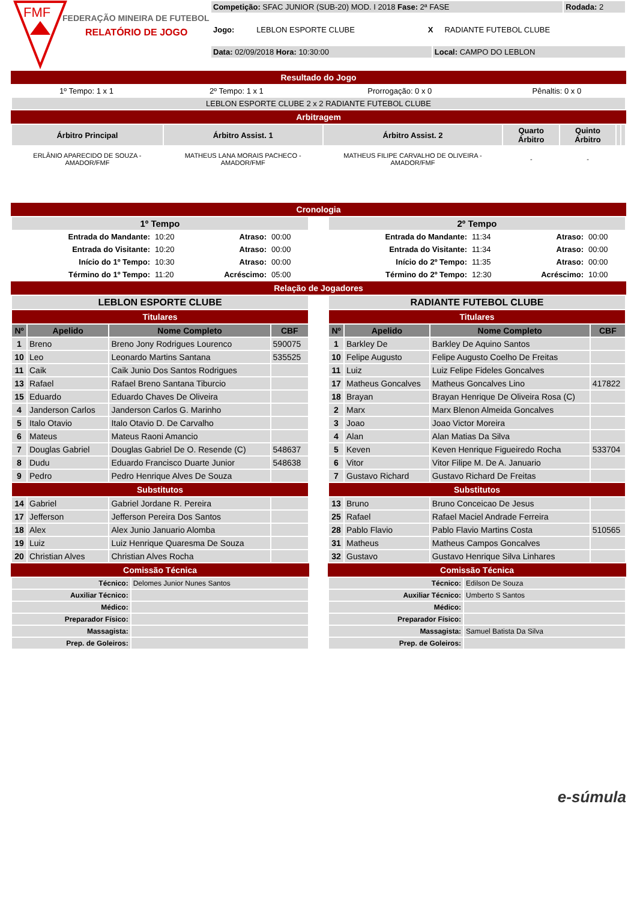FMF
FEDERAÇÃO MINEIRA DE FUTEBOL
RELATÓRIO DE JOGO
| Competição: SFAC JUNIOR (SUB-20) MOD. I 2018 Fase: 2ª FASE | Rodada: 2 |
| Jogo: | LEBLON ESPORTE CLUBE | X | RADIANTE FUTEBOL CLUBE |
| Data: 02/09/2018 Hora: 10:30:00 | Local: CAMPO DO LEBLON |
Resultado do Jogo
| 1º Tempo: 1 x 1 | 2º Tempo: 1 x 1 | Prorrogação: 0 x 0 | Pênaltis: 0 x 0 |
| LEBLON ESPORTE CLUBE 2 x 2 RADIANTE FUTEBOL CLUBE | | | |
Arbitragem
| Árbitro Principal | Árbitro Assist. 1 | Árbitro Assist. 2 | Quarto Árbitro | Quinto Árbitro | | |
| --- | --- | --- | --- | --- | --- | --- |
| ERLÂNIO APARECIDO DE SOUZA - AMADOR/FMF | MATHEUS LANA MORAIS PACHECO - AMADOR/FMF | MATHEUS FILIPE CARVALHO DE OLIVEIRA - AMADOR/FMF | - | - | | |
Cronologia
| 1º Tempo | | | |
| --- | --- | --- | --- |
| Entrada do Mandante: | 10:20 | Atraso: | 00:00 |
| Entrada do Visitante: | 10:20 | Atraso: | 00:00 |
| Início do 1º Tempo: | 10:30 | Atraso: | 00:00 |
| Término do 1º Tempo: | 11:20 | Acréscimo: | 05:00 |
| 2º Tempo | | | |
| --- | --- | --- | --- |
| Entrada do Mandante: | 11:34 | Atraso: | 00:00 |
| Entrada do Visitante: | 11:34 | Atraso: | 00:00 |
| Início do 2º Tempo: | 11:35 | Atraso: | 00:00 |
| Término do 2º Tempo: | 12:30 | Acréscimo: | 10:00 |
Relação de Jogadores
| LEBLON ESPORTE CLUBE | | | |
| --- | --- | --- | --- |
| Titulares | | | |
| Nº | Apelido | Nome Completo | CBF |
| 1 | Breno | Breno Jony Rodrigues Lourenco | 590075 |
| 10 | Leo | Leonardo Martins Santana | 535525 |
| 11 | Caik | Caik Junio Dos Santos Rodrigues | |
| 13 | Rafael | Rafael Breno Santana Tiburcio | |
| 15 | Eduardo | Eduardo Chaves De Oliveira | |
| 4 | Janderson Carlos | Janderson Carlos G. Marinho | |
| 5 | Italo Otavio | Italo Otavio D. De Carvalho | |
| 6 | Mateus | Mateus Raoni Amancio | |
| 7 | Douglas Gabriel | Douglas Gabriel De O. Resende (C) | 548637 |
| 8 | Dudu | Eduardo Francisco Duarte Junior | 548638 |
| 9 | Pedro | Pedro Henrique Alves De Souza | |
| Substitutos | | | |
| 14 | Gabriel | Gabriel Jordane R. Pereira | |
| 17 | Jefferson | Jefferson Pereira Dos Santos | |
| 18 | Alex | Alex Junio Januario Alomba | |
| 19 | Luiz | Luiz Henrique Quaresma De Souza | |
| 20 | Christian Alves | Christian Alves Rocha | |
Comissão Técnica
| Técnico: | Delomes Junior Nunes Santos |
| Auxiliar Técnico: | |
| Médico: | |
| Preparador Físico: | |
| Massagista: | |
| Prep. de Goleiros: | |
| RADIANTE FUTEBOL CLUBE | | | |
| --- | --- | --- | --- |
| Titulares | | | |
| Nº | Apelido | Nome Completo | CBF |
| 1 | Barkley De | Barkley De Aquino Santos | |
| 10 | Felipe Augusto | Felipe Augusto Coelho De Freitas | |
| 11 | Luiz | Luiz Felipe Fideles Goncalves | |
| 17 | Matheus Goncalves | Matheus Goncalves Lino | 417822 |
| 18 | Brayan | Brayan Henrique De Oliveira Rosa (C) | |
| 2 | Marx | Marx Blenon Almeida Goncalves | |
| 3 | Joao | Joao Victor Moreira | |
| 4 | Alan | Alan Matias Da Silva | |
| 5 | Keven | Keven Henrique Figueiredo Rocha | 533704 |
| 6 | Vitor | Vitor Filipe M. De A. Januario | |
| 7 | Gustavo Richard | Gustavo Richard De Freitas | |
| Substitutos | | | |
| 13 | Bruno | Bruno Conceicao De Jesus | |
| 25 | Rafael | Rafael Maciel Andrade Ferreira | |
| 28 | Pablo Flavio | Pablo Flavio Martins Costa | 510565 |
| 31 | Matheus | Matheus Campos Goncalves | |
| 32 | Gustavo | Gustavo Henrique Silva Linhares | |
Comissão Técnica
| Técnico: | Edilson De Souza |
| Auxiliar Técnico: | Umberto S Santos |
| Médico: | |
| Preparador Físico: | |
| Massagista: | Samuel Batista Da Silva |
| Prep. de Goleiros: | |
e-súmula